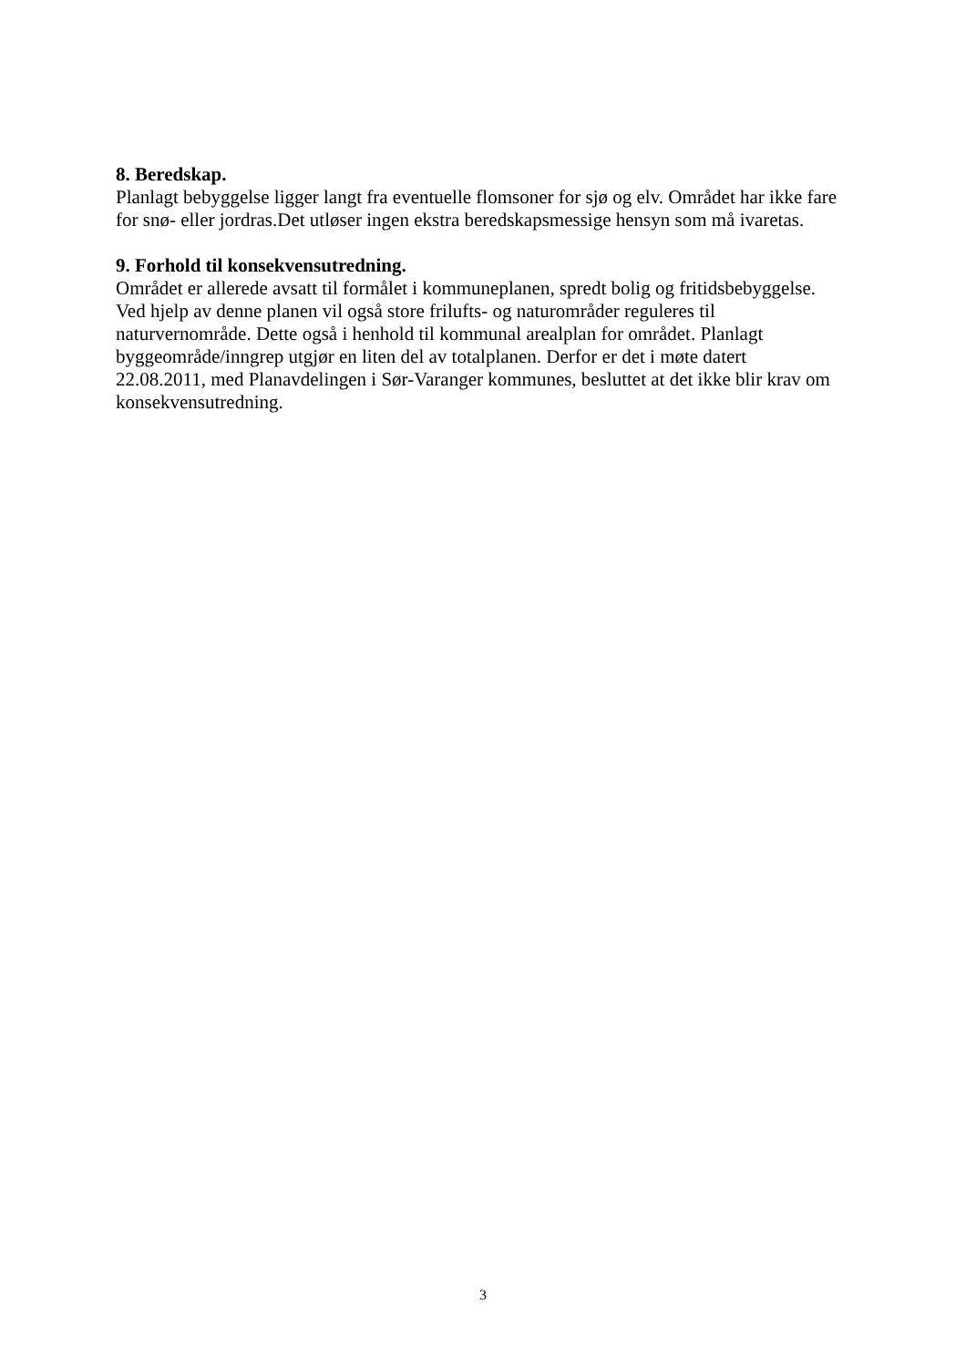8. Beredskap.
Planlagt bebyggelse ligger langt fra eventuelle flomsoner for sjø og elv. Området har ikke fare
for snø- eller jordras.Det utløser ingen ekstra beredskapsmessige hensyn som må ivaretas.
9. Forhold til konsekvensutredning.
Området er allerede avsatt til formålet i kommuneplanen, spredt bolig og fritidsbebyggelse.
Ved hjelp av denne planen vil også store frilufts- og naturområder reguleres til
naturvernområde. Dette også i henhold til kommunal arealplan for området. Planlagt
byggeområde/inngrep utgjør en liten del av totalplanen. Derfor er det i møte datert
22.08.2011, med Planavdelingen i Sør-Varanger kommunes, besluttet at det ikke blir krav om
konsekvensutredning.
3